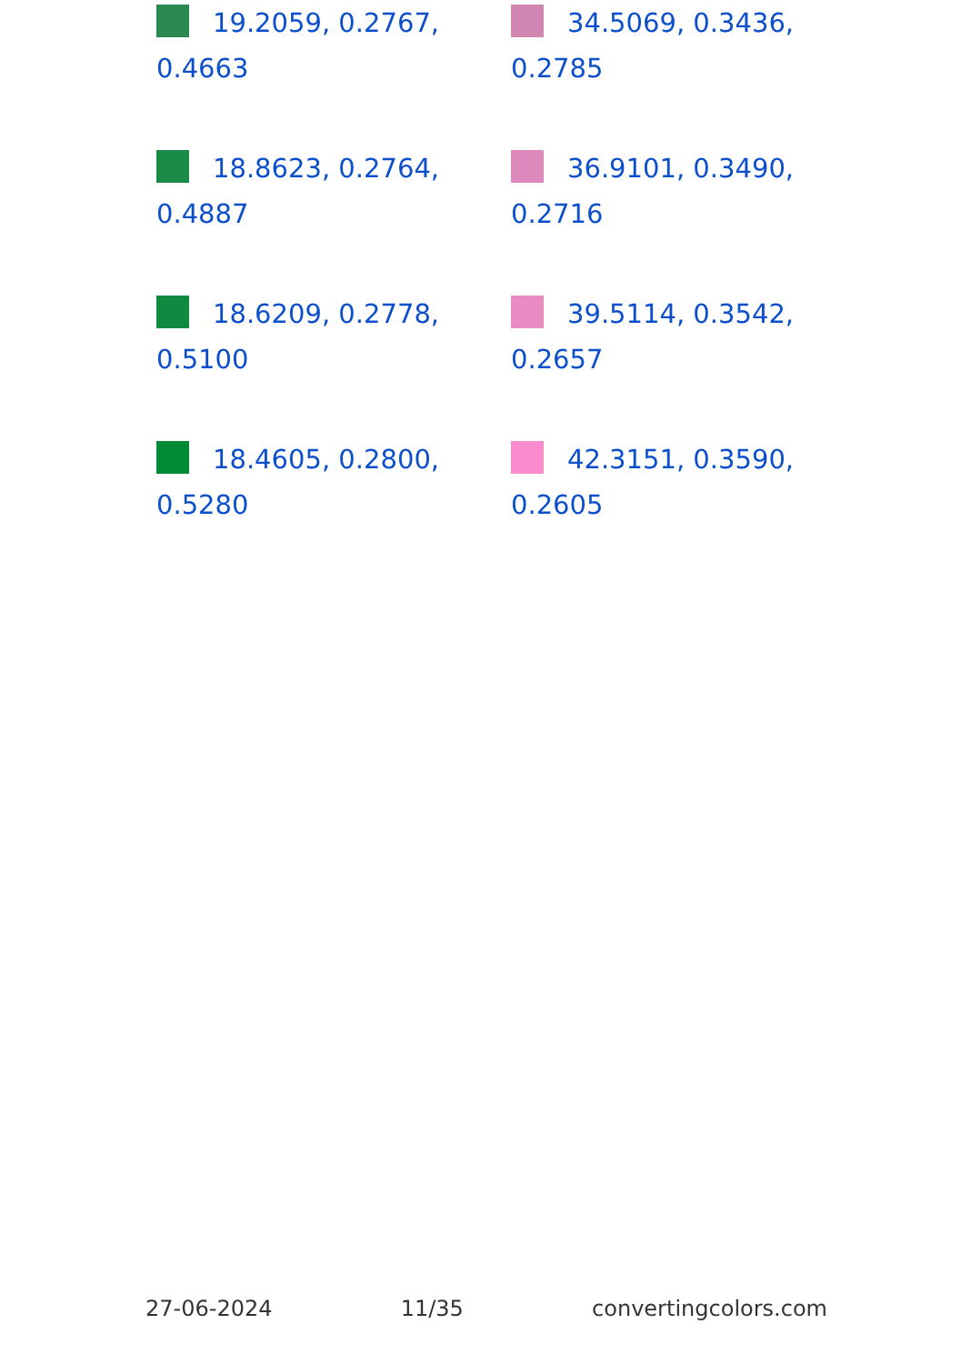19.2059, 0.2767, 0.4663
34.5069, 0.3436, 0.2785
18.8623, 0.2764, 0.4887
36.9101, 0.3490, 0.2716
18.6209, 0.2778, 0.5100
39.5114, 0.3542, 0.2657
18.4605, 0.2800, 0.5280
42.3151, 0.3590, 0.2605
27-06-2024 11/35 convertingcolors.com